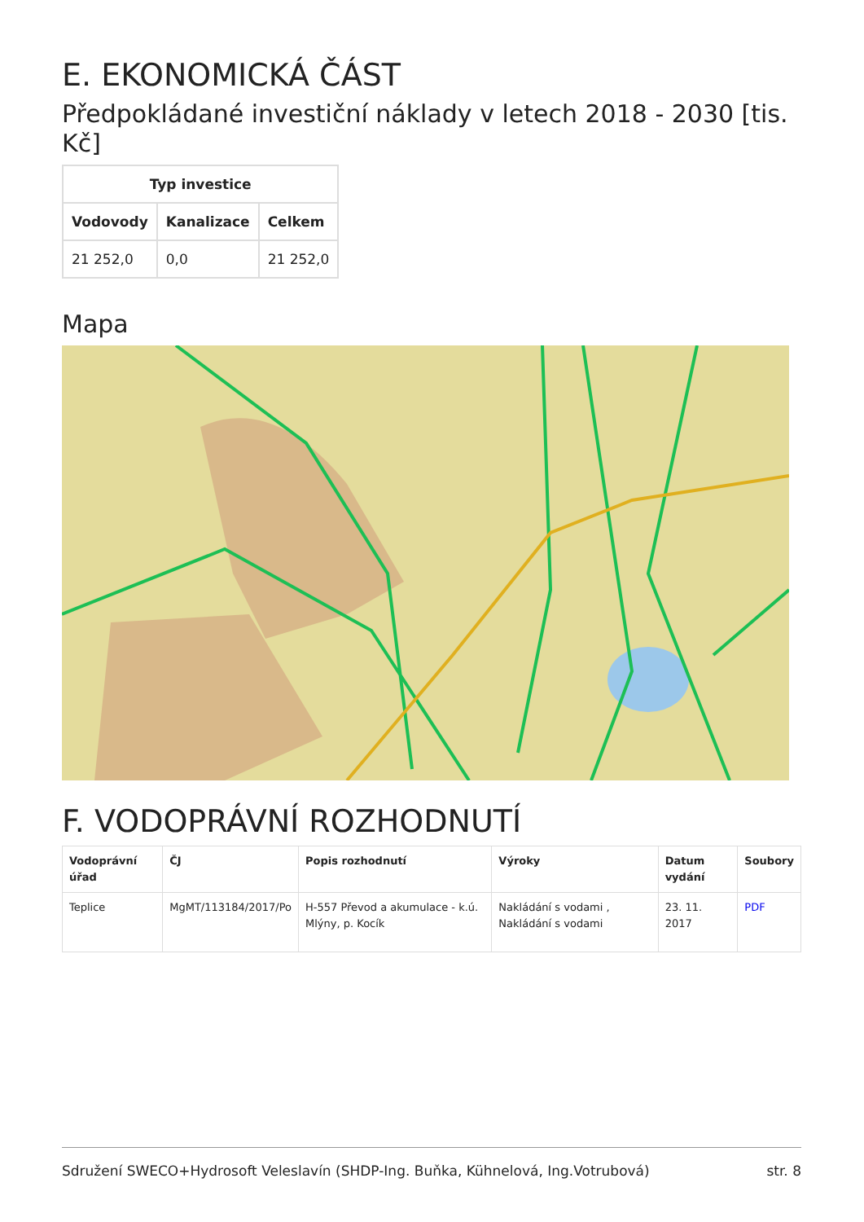E. EKONOMICKÁ ČÁST
Předpokládané investiční náklady v letech 2018 - 2030 [tis. Kč]
| Typ investice | | |
| --- | --- | --- |
| Vodovody | Kanalizace | Celkem |
| 21 252,0 | 0,0 | 21 252,0 |
Mapa
F. VODOPRÁVNÍ ROZHODNUTÍ
| Vodoprávní úřad | ČJ | Popis rozhodnutí | Výroky | Datum vydání | Soubory |
| --- | --- | --- | --- | --- | --- |
| Teplice | MgMT/113184/2017/Po | H-557 Převod a akumulace - k.ú. Mlýny, p. Kocík | Nakládání s vodami , Nakládání s vodami | 23. 11. 2017 | PDF |
Sdružení SWECO+Hydrosoft Veleslavín (SHDP-Ing. Buňka, Kühnelová, Ing.Votrubová) str. 8